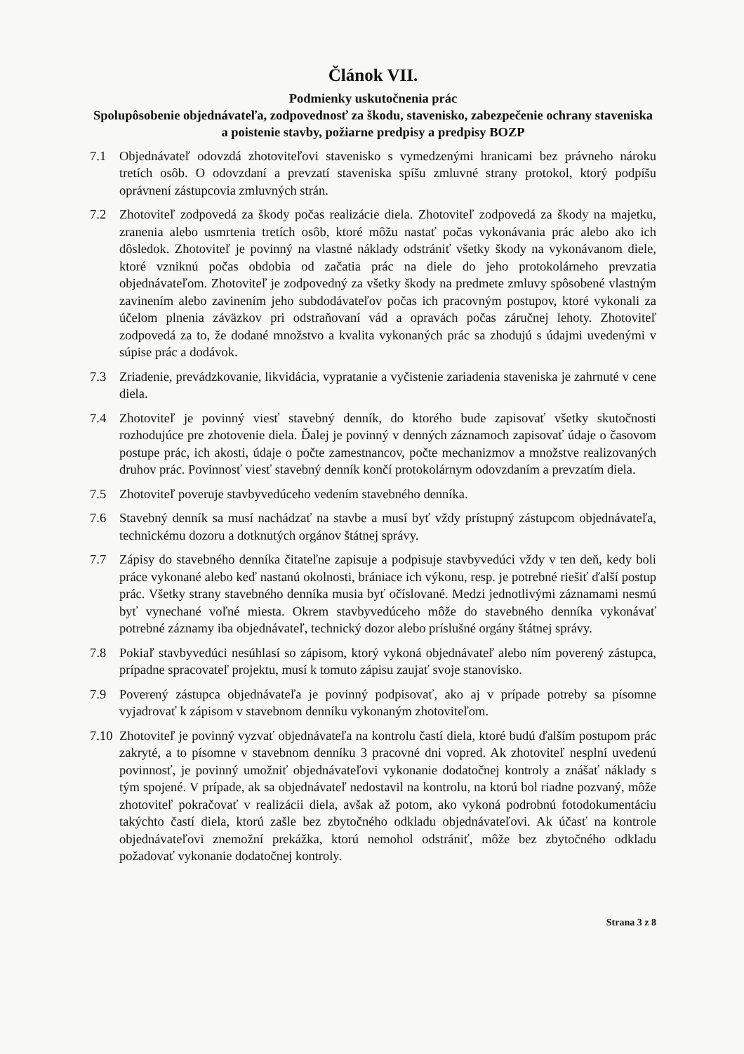Článok VII.
Podmienky uskutočnenia prác
Spolupôsobenie objednávateľa, zodpovednosť za škodu, stavenisko, zabezpečenie ochrany staveniska a poistenie stavby, požiarne predpisy a predpisy BOZP
7.1 Objednávateľ odovzdá zhotoviteľovi stavenisko s vymedzenými hranicami bez právneho nároku tretích osôb. O odovzdaní a prevzatí staveniska spíšu zmluvné strany protokol, ktorý podpíšu oprávnení zástupcovia zmluvných strán.
7.2 Zhotoviteľ zodpovedá za škody počas realizácie diela. Zhotoviteľ zodpovedá za škody na majetku, zranenia alebo usmrtenia tretích osôb, ktoré môžu nastať počas vykonávania prác alebo ako ich dôsledok. Zhotoviteľ je povinný na vlastné náklady odstrániť všetky škody na vykonávanom diele, ktoré vzniknú počas obdobia od začatia prác na diele do jeho protokolárneho prevzatia objednávateľom. Zhotoviteľ je zodpovedný za všetky škody na predmete zmluvy spôsobené vlastným zavinením alebo zavinením jeho subdodávateľov počas ich pracovným postupov, ktoré vykonali za účelom plnenia záväzkov pri odstraňovaní vád a opravách počas záručnej lehoty. Zhotoviteľ zodpovedá za to, že dodané množstvo a kvalita vykonaných prác sa zhodujú s údajmi uvedenými v súpise prác a dodávok.
7.3 Zriadenie, prevádzkovanie, likvidácia, vypratanie a vyčistenie zariadenia staveniska je zahrnuté v cene diela.
7.4 Zhotoviteľ je povinný viesť stavebný denník, do ktorého bude zapisovať všetky skutočnosti rozhodujúce pre zhotovenie diela. Ďalej je povinný v denných záznamoch zapisovať údaje o časovom postupe prác, ich akosti, údaje o počte zamestnancov, počte mechanizmov a množstve realizovaných druhov prác. Povinnosť viesť stavebný denník končí protokolárnym odovzdaním a prevzatím diela.
7.5 Zhotoviteľ poveruje stavbyvedúceho vedením stavebného denníka.
7.6 Stavebný denník sa musí nachádzať na stavbe a musí byť vždy prístupný zástupcom objednávateľa, technickému dozoru a dotknutých orgánov štátnej správy.
7.7 Zápisy do stavebného denníka čitateľne zapisuje a podpisuje stavbyvedúci vždy v ten deň, kedy boli práce vykonané alebo keď nastanú okolnosti, brániace ich výkonu, resp. je potrebné riešiť ďalší postup prác. Všetky strany stavebného denníka musia byť očíslované. Medzi jednotlivými záznamami nesmú byť vynechané voľné miesta. Okrem stavbyvedúceho môže do stavebného denníka vykonávať potrebné záznamy iba objednávateľ, technický dozor alebo príslušné orgány štátnej správy.
7.8 Pokiaľ stavbyvedúci nesúhlasí so zápisom, ktorý vykoná objednávateľ alebo ním poverený zástupca, prípadne spracovateľ projektu, musí k tomuto zápisu zaujať svoje stanovisko.
7.9 Poverený zástupca objednávateľa je povinný podpisovať, ako aj v prípade potreby sa písomne vyjadrovať k zápisom v stavebnom denníku vykonaným zhotoviteľom.
7.10
Zhotoviteľ je povinný vyzvať objednávateľa na kontrolu častí diela, ktoré budú ďalším postupom prác zakryté, a to písomne v stavebnom denníku 3 pracovné dni vopred. Ak zhotoviteľ nesplní uvedenú povinnosť, je povinný umožniť objednávateľovi vykonanie dodatočnej kontroly a znášať náklady s tým spojené. V prípade, ak sa objednávateľ nedostavil na kontrolu, na ktorú bol riadne pozvaný, môže zhotoviteľ pokračovať v realizácii diela, avšak až potom, ako vykoná podrobnú fotodokumentáciu takýchto častí diela, ktorú zašle bez zbytočného odkladu objednávateľovi. Ak účasť na kontrole objednávateľovi znemožní prekážka, ktorú nemohol odstrániť, môže bez zbytočného odkladu požadovať vykonanie dodatočnej kontroly.
Strana 3 z 8